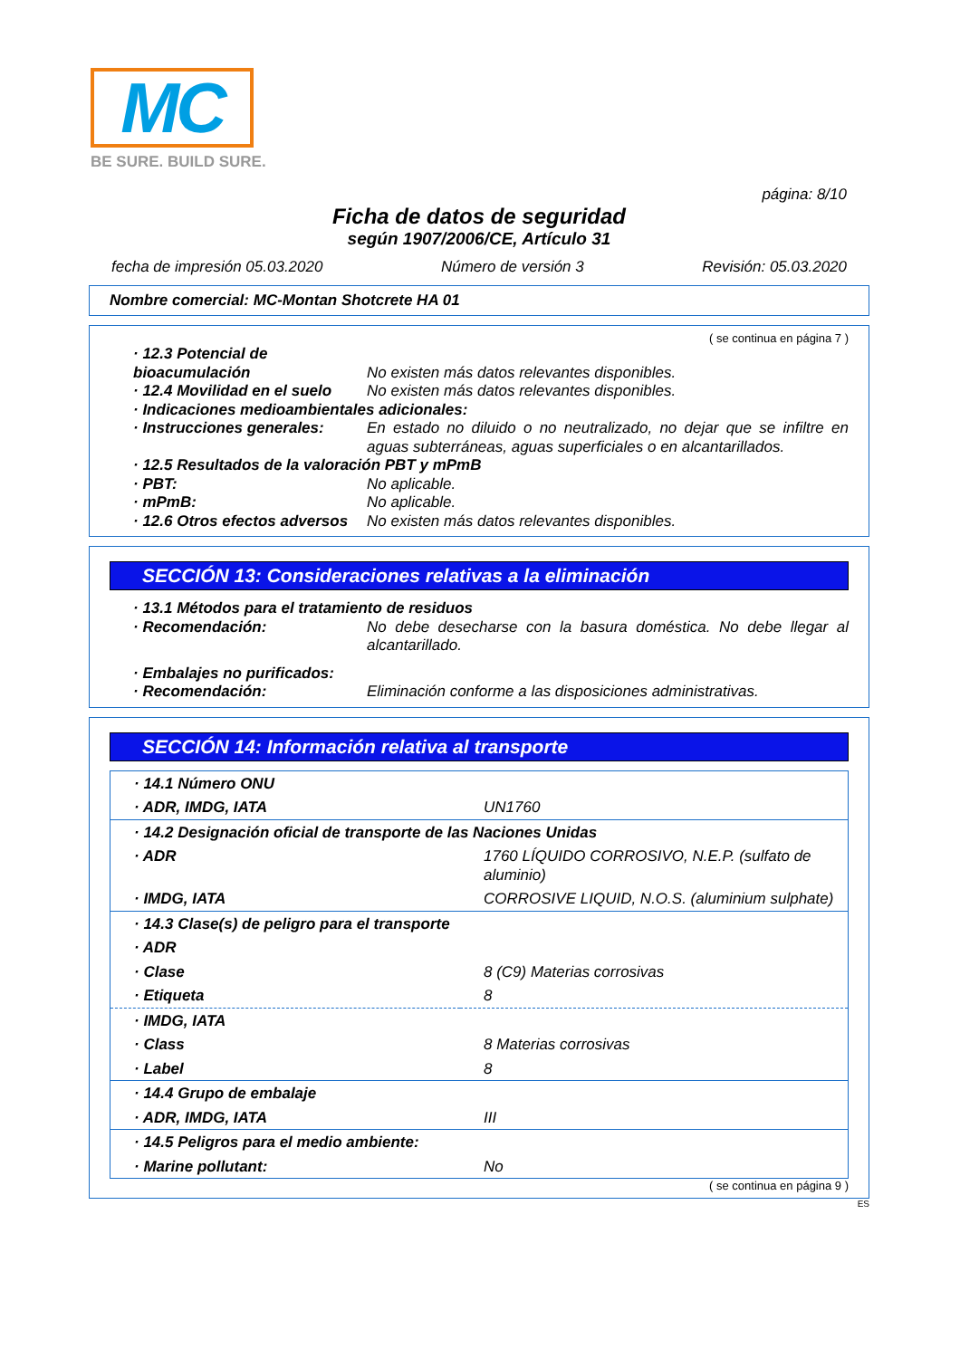MC
BE SURE. BUILD SURE.
página: 8/10
Ficha de datos de seguridad
según 1907/2006/CE, Artículo 31
fecha de impresión 05.03.2020 Número de versión 3 Revisión: 05.03.2020
Nombre comercial: MC-Montan Shotcrete HA 01
( se continua en página 7 )
· 12.3 Potencial de bioacumulación
No existen más datos relevantes disponibles.
· 12.4 Movilidad en el suelo
No existen más datos relevantes disponibles.
· Indicaciones medioambientales adicionales:
· Instrucciones generales:
En estado no diluido o no neutralizado, no dejar que se infiltre en aguas subterráneas, aguas superficiales o en alcantarillados.
· 12.5 Resultados de la valoración PBT y mPmB
· PBT: No aplicable.
· mPmB: No aplicable.
· 12.6 Otros efectos adversos
No existen más datos relevantes disponibles.
SECCIÓN 13: Consideraciones relativas a la eliminación
· 13.1 Métodos para el tratamiento de residuos
· Recomendación: No debe desecharse con la basura doméstica. No debe llegar al alcantarillado.
· Embalajes no purificados:
· Recomendación: Eliminación conforme a las disposiciones administrativas.
SECCIÓN 14: Información relativa al transporte
| · 14.1 Número ONU | |
| · ADR, IMDG, IATA | UN1760 |
| · 14.2 Designación oficial de transporte de las Naciones Unidas | |
| · ADR | 1760 LÍQUIDO CORROSIVO, N.E.P. (sulfato de aluminio) |
| · IMDG, IATA | CORROSIVE LIQUID, N.O.S. (aluminium sulphate) |
| · 14.3 Clase(s) de peligro para el transporte | |
| · ADR | |
| · Clase | 8 (C9) Materias corrosivas |
| · Etiqueta | 8 |
| · IMDG, IATA | |
| · Class | 8 Materias corrosivas |
| · Label | 8 |
| · 14.4 Grupo de embalaje | |
| · ADR, IMDG, IATA | III |
| · 14.5 Peligros para el medio ambiente: | |
| · Marine pollutant: | No |
( se continua en página 9 )
ES